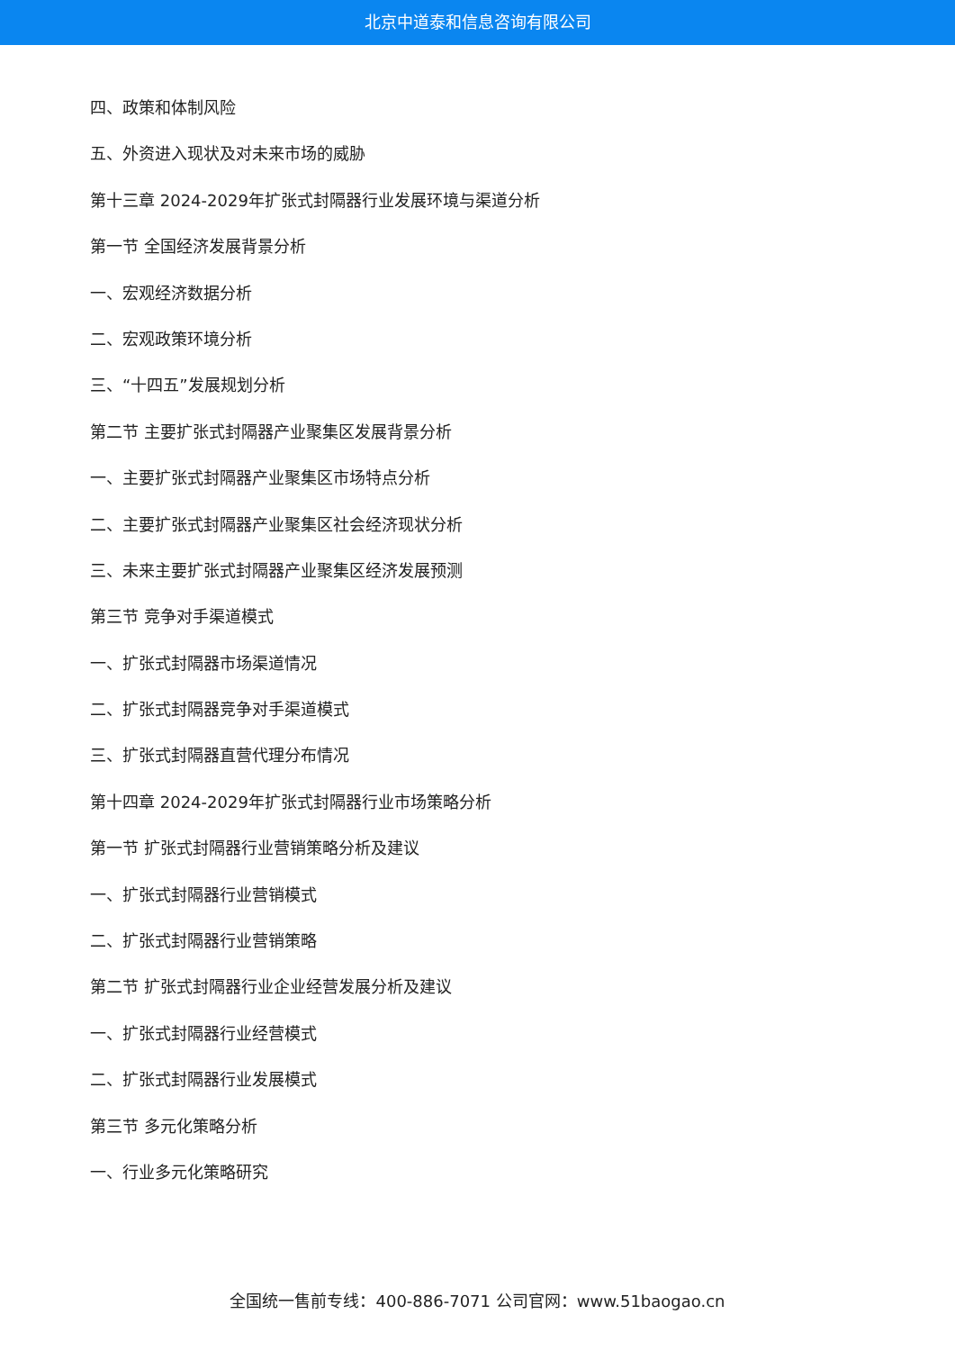北京中道泰和信息咨询有限公司
四、政策和体制风险
五、外资进入现状及对未来市场的威胁
第十三章 2024-2029年扩张式封隔器行业发展环境与渠道分析
第一节 全国经济发展背景分析
一、宏观经济数据分析
二、宏观政策环境分析
三、“十四五”发展规划分析
第二节 主要扩张式封隔器产业聚集区发展背景分析
一、主要扩张式封隔器产业聚集区市场特点分析
二、主要扩张式封隔器产业聚集区社会经济现状分析
三、未来主要扩张式封隔器产业聚集区经济发展预测
第三节 竞争对手渠道模式
一、扩张式封隔器市场渠道情况
二、扩张式封隔器竞争对手渠道模式
三、扩张式封隔器直营代理分布情况
第十四章 2024-2029年扩张式封隔器行业市场策略分析
第一节 扩张式封隔器行业营销策略分析及建议
一、扩张式封隔器行业营销模式
二、扩张式封隔器行业营销策略
第二节 扩张式封隔器行业企业经营发展分析及建议
一、扩张式封隔器行业经营模式
二、扩张式封隔器行业发展模式
第三节 多元化策略分析
一、行业多元化策略研究
全国统一售前专线：400-886-7071 公司官网：www.51baogao.cn